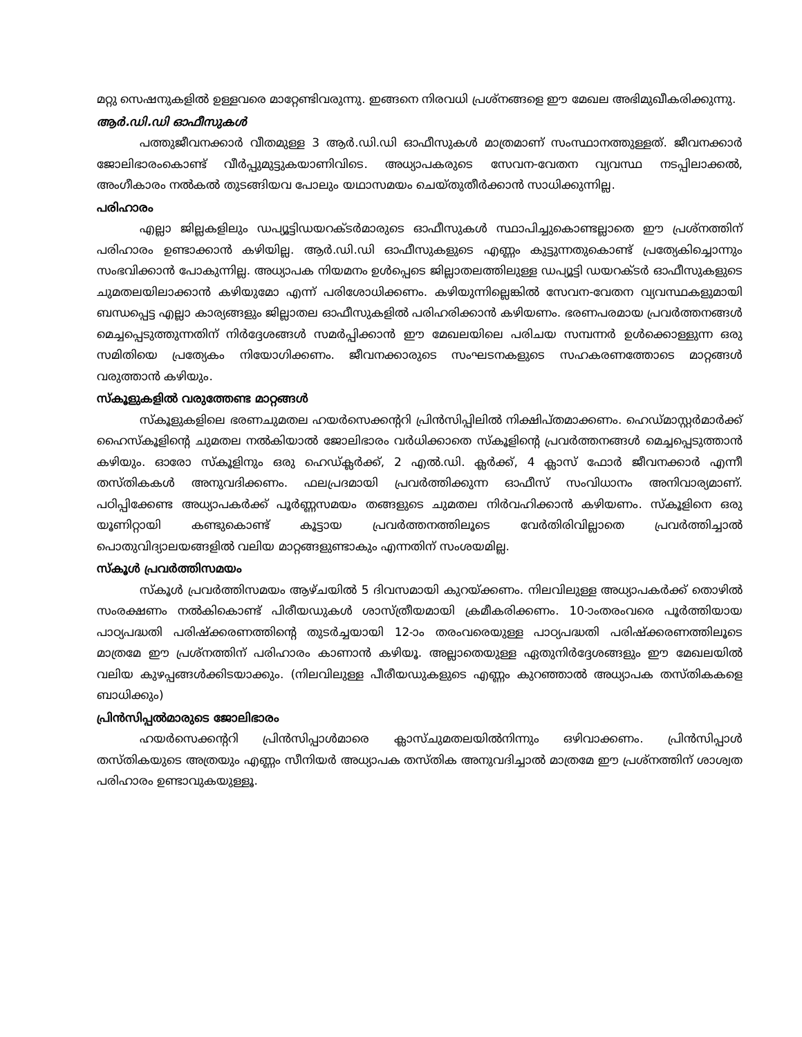മറ്റു സെഷനുകളിൽ ഉള്ളവരെ മാറ്റേണ്ടിവരുന്നു. ഇങ്ങനെ നിരവധി പ്രശ്നങ്ങളെ ഈ മേഖല അഭിമുഖീകരിക്കുന്നു.
ആർ.ഡി.ഡി ഓഫീസുകൾ
പത്തുജീവനക്കാർ വീതമുള്ള 3 ആർ.ഡി.ഡി ഓഫീസുകൾ മാത്രമാണ് സംസ്ഥാനത്തുള്ളത്. ജീവനക്കാർ ജോലിഭാരംകൊണ്ട് വീർപ്പുമുട്ടുകയാണിവിടെ. അധ്യാപകരുടെ സേവന-വേതന വ്യവസ്ഥ നടപ്പിലാക്കൽ, അംഗീകാരം നൽകൽ തുടങ്ങിയവ പോലും യഥാസമയം ചെയ്തുതീർക്കാൻ സാധിക്കുന്നില്ല.
പരിഹാരം
എല്ലാ ജില്ലകളിലും ഡപ്യൂട്ടിഡയറക്ടർമാരുടെ ഓഫീസുകൾ സ്ഥാപിച്ചുകൊണ്ടല്ലാതെ ഈ പ്രശ്നത്തിന് പരിഹാരം ഉണ്ടാക്കാൻ കഴിയില്ല. ആർ.ഡി.ഡി ഓഫീസുകളുടെ എണ്ണം കുട്ടുന്നതുകൊണ്ട് പ്രത്യേകിച്ചൊന്നും സംഭവിക്കാൻ പോകുന്നില്ല. അധ്യാപക നിയമനം ഉൾപ്പെടെ ജില്ലാതലത്തിലുള്ള ഡപ്യൂട്ടി ഡയറക്ടർ ഓഫീസുകളുടെ ചുമതലയിലാക്കാൻ കഴിയുമോ എന്ന് പരിശോധിക്കണം. കഴിയുന്നില്ലെങ്കിൽ സേവന-വേതന വ്യവസ്ഥകളുമായി ബന്ധപ്പെട്ട എല്ലാ കാര്യങ്ങളും ജില്ലാതല ഓഫീസുകളിൽ പരിഹരിക്കാൻ കഴിയണം. ഭരണപരമായ പ്രവർത്തനങ്ങൾ മെച്ചപ്പെടുത്തുന്നതിന് നിർദ്ദേശങ്ങൾ സമർപ്പിക്കാൻ ഈ മേഖലയിലെ പരിചയ സമ്പന്നർ ഉൾക്കൊള്ളുന്ന ഒരു സമിതിയെ പ്രത്യേകം നിയോഗിക്കണം. ജീവനക്കാരുടെ സംഘടനകളുടെ സഹകരണത്തോടെ മാറ്റങ്ങൾ വരുത്താൻ കഴിയും.
സ്കൂളുകളിൽ വരുത്തേണ്ട മാറ്റങ്ങൾ
സ്കൂളുകളിലെ ഭരണചുമതല ഹയർസെക്കന്ററി പ്രിൻസിപ്പിലിൽ നിക്ഷിപ്തമാക്കണം. ഹെഡ്മാസ്റ്റർമാർക്ക് ഹൈസ്കൂളിന്റെ ചുമതല നൽകിയാൽ ജോലിഭാരം വർധിക്കാതെ സ്കൂളിന്റെ പ്രവർത്തനങ്ങൾ മെച്ചപ്പെടുത്താൻ കഴിയും. ഓരോ സ്കൂളിനും ഒരു ഹെഡ്ക്ലർക്ക്, 2 എൽ.ഡി. ക്ലർക്ക്, 4 ക്ലാസ് ഫോർ ജീവനക്കാർ എന്നീ തസ്തികകൾ അനുവദിക്കണം. ഫലപ്രദമായി പ്രവർത്തിക്കുന്ന ഓഫീസ് സംവിധാനം അനിവാര്യമാണ്. പഠിപ്പിക്കേണ്ട അധ്യാപകർക്ക് പൂർണ്ണസമയം തങ്ങളുടെ ചുമതല നിർവഹിക്കാൻ കഴിയണം. സ്കൂളിനെ ഒരു യൂണിറ്റായി കണ്ടുകൊണ്ട് കൂട്ടായ പ്രവർത്തനത്തിലൂടെ വേർതിരിവില്ലാതെ പ്രവർത്തിച്ചാൽ പൊതുവിദ്യാലയങ്ങളിൽ വലിയ മാറ്റങ്ങളുണ്ടാകും എന്നതിന് സംശയമില്ല.
സ്കൂൾ പ്രവർത്തിസമയം
സ്കൂൾ പ്രവർത്തിസമയം ആഴ്ചയിൽ 5 ദിവസമായി കുറയ്ക്കണം. നിലവിലുള്ള അധ്യാപകർക്ക് തൊഴിൽ സംരക്ഷണം നൽകികൊണ്ട് പിരീയഡുകൾ ശാസ്ത്രീയമായി ക്രമീകരിക്കണം. 10-ാംതരംവരെ പൂർത്തിയായ പാഠ്യപദ്ധതി പരിഷ്ക്കരണത്തിന്റെ തുടർച്ചയായി 12-ാം തരംവരെയുള്ള പാഠ്യപദ്ധതി പരിഷ്ക്കരണത്തിലൂടെ മാത്രമേ ഈ പ്രശ്നത്തിന് പരിഹാരം കാണാൻ കഴിയൂ. അല്ലാതെയുള്ള ഏതുനിർദ്ദേശങ്ങളും ഈ മേഖലയിൽ വലിയ കുഴപ്പങ്ങൾക്കിടയാക്കും. (നിലവിലുള്ള പീരീയഡുകളുടെ എണ്ണം കുറഞ്ഞാൽ അധ്യാപക തസ്തികകളെ ബാധിക്കും)
പ്രിൻസിപ്പൽമാരുടെ ജോലിഭാരം
ഹയർസെക്കന്ററി പ്രിൻസിപ്പാൾമാരെ ക്ലാസ്ചുമതലയിൽനിന്നും ഒഴിവാക്കണം. പ്രിൻസിപ്പാൾ തസ്തികയുടെ അത്രയും എണ്ണം സീനിയർ അധ്യാപക തസ്തിക അനുവദിച്ചാൽ മാത്രമേ ഈ പ്രശ്നത്തിന് ശാശ്വത പരിഹാരം ഉണ്ടാവുകയുള്ളൂ.